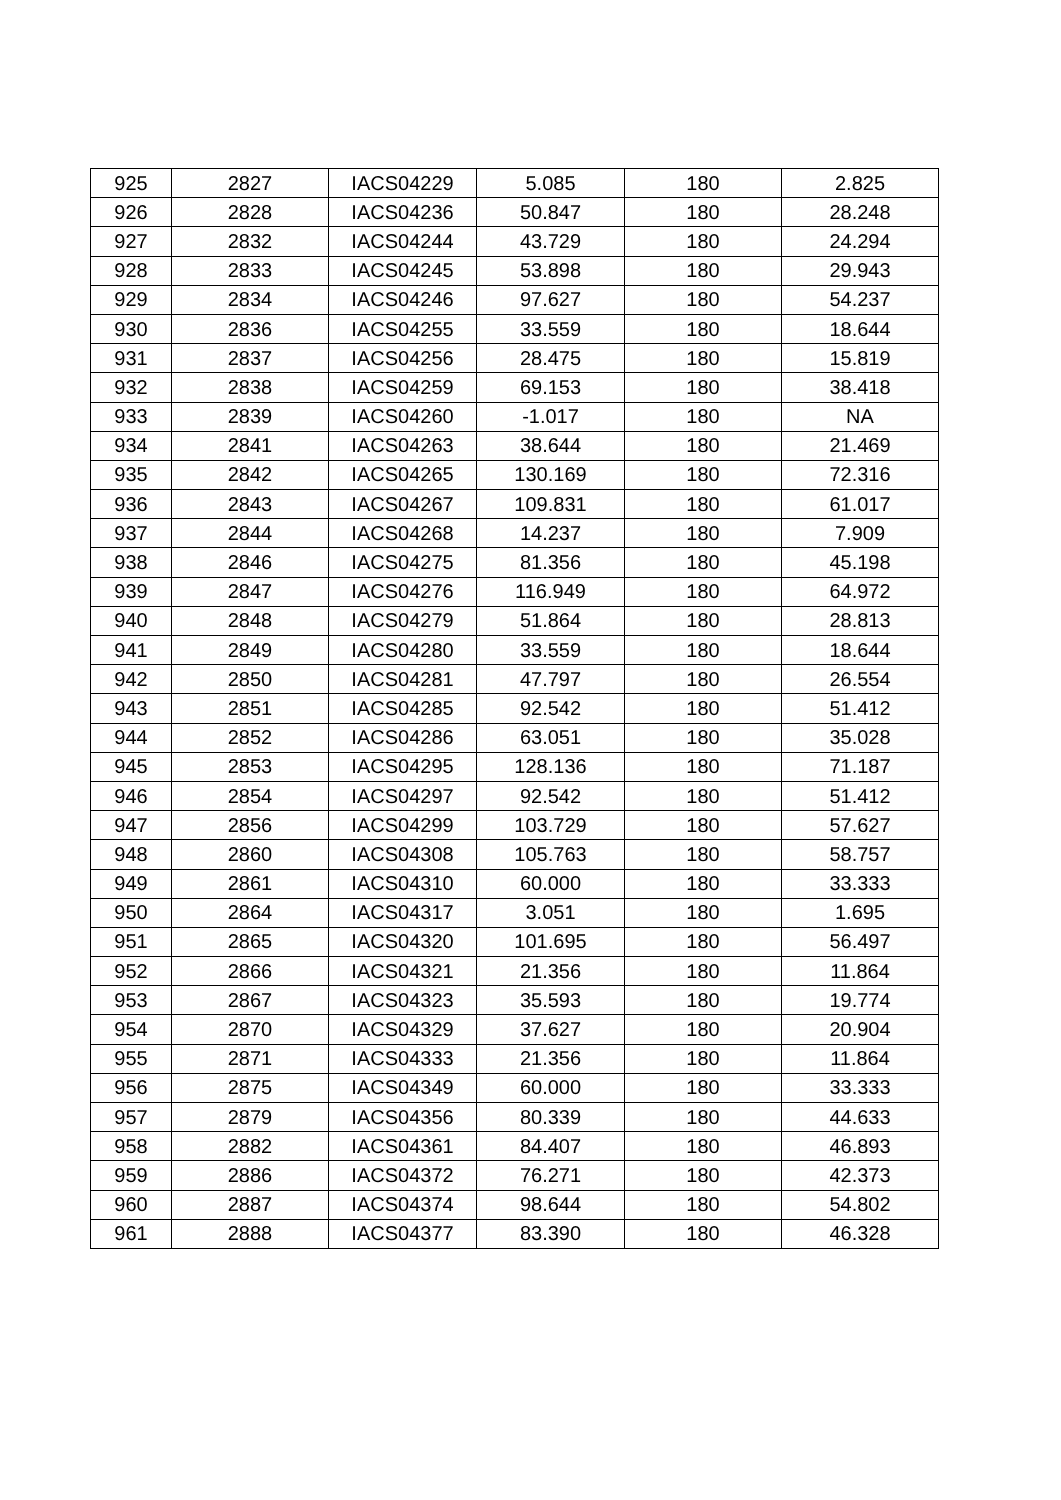| 925 | 2827 | IACS04229 | 5.085 | 180 | 2.825 |
| 926 | 2828 | IACS04236 | 50.847 | 180 | 28.248 |
| 927 | 2832 | IACS04244 | 43.729 | 180 | 24.294 |
| 928 | 2833 | IACS04245 | 53.898 | 180 | 29.943 |
| 929 | 2834 | IACS04246 | 97.627 | 180 | 54.237 |
| 930 | 2836 | IACS04255 | 33.559 | 180 | 18.644 |
| 931 | 2837 | IACS04256 | 28.475 | 180 | 15.819 |
| 932 | 2838 | IACS04259 | 69.153 | 180 | 38.418 |
| 933 | 2839 | IACS04260 | -1.017 | 180 | NA |
| 934 | 2841 | IACS04263 | 38.644 | 180 | 21.469 |
| 935 | 2842 | IACS04265 | 130.169 | 180 | 72.316 |
| 936 | 2843 | IACS04267 | 109.831 | 180 | 61.017 |
| 937 | 2844 | IACS04268 | 14.237 | 180 | 7.909 |
| 938 | 2846 | IACS04275 | 81.356 | 180 | 45.198 |
| 939 | 2847 | IACS04276 | 116.949 | 180 | 64.972 |
| 940 | 2848 | IACS04279 | 51.864 | 180 | 28.813 |
| 941 | 2849 | IACS04280 | 33.559 | 180 | 18.644 |
| 942 | 2850 | IACS04281 | 47.797 | 180 | 26.554 |
| 943 | 2851 | IACS04285 | 92.542 | 180 | 51.412 |
| 944 | 2852 | IACS04286 | 63.051 | 180 | 35.028 |
| 945 | 2853 | IACS04295 | 128.136 | 180 | 71.187 |
| 946 | 2854 | IACS04297 | 92.542 | 180 | 51.412 |
| 947 | 2856 | IACS04299 | 103.729 | 180 | 57.627 |
| 948 | 2860 | IACS04308 | 105.763 | 180 | 58.757 |
| 949 | 2861 | IACS04310 | 60.000 | 180 | 33.333 |
| 950 | 2864 | IACS04317 | 3.051 | 180 | 1.695 |
| 951 | 2865 | IACS04320 | 101.695 | 180 | 56.497 |
| 952 | 2866 | IACS04321 | 21.356 | 180 | 11.864 |
| 953 | 2867 | IACS04323 | 35.593 | 180 | 19.774 |
| 954 | 2870 | IACS04329 | 37.627 | 180 | 20.904 |
| 955 | 2871 | IACS04333 | 21.356 | 180 | 11.864 |
| 956 | 2875 | IACS04349 | 60.000 | 180 | 33.333 |
| 957 | 2879 | IACS04356 | 80.339 | 180 | 44.633 |
| 958 | 2882 | IACS04361 | 84.407 | 180 | 46.893 |
| 959 | 2886 | IACS04372 | 76.271 | 180 | 42.373 |
| 960 | 2887 | IACS04374 | 98.644 | 180 | 54.802 |
| 961 | 2888 | IACS04377 | 83.390 | 180 | 46.328 |